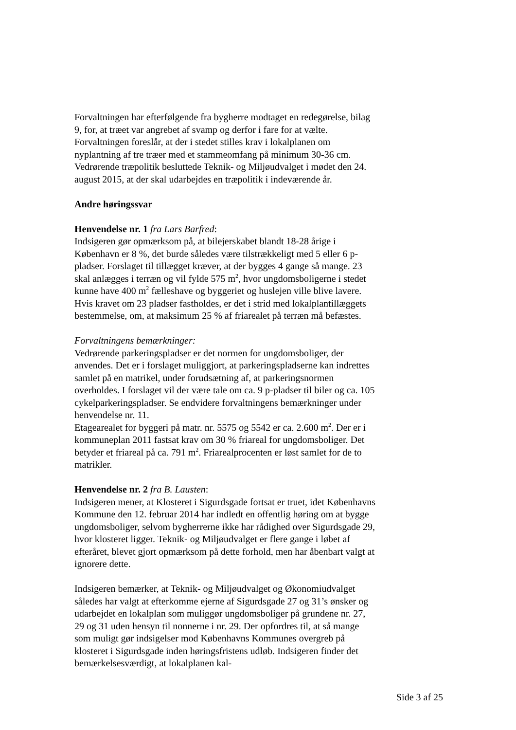Forvaltningen har efterfølgende fra bygherre modtaget en redegørelse, bilag 9, for, at træet var angrebet af svamp og derfor i fare for at vælte. Forvaltningen foreslår, at der i stedet stilles krav i lokalplanen om nyplantning af tre træer med et stammeomfang på minimum 30-36 cm. Vedrørende træpolitik besluttede Teknik- og Miljøudvalget i mødet den 24. august 2015, at der skal udarbejdes en træpolitik i indeværende år.
Andre høringssvar
Henvendelse nr. 1 fra Lars Barfred:
Indsigeren gør opmærksom på, at bilejerskabet blandt 18-28 årige i København er 8 %, det burde således være tilstrækkeligt med 5 eller 6 p-pladser. Forslaget til tillægget kræver, at der bygges 4 gange så mange. 23 skal anlægges i terræn og vil fylde 575 m<sup>2</sup>, hvor ungdomsboligerne i stedet kunne have 400 m<sup>2</sup> fælleshave og byggeriet og huslejen ville blive lavere.
Hvis kravet om 23 pladser fastholdes, er det i strid med lokalplantillæggets bestemmelse, om, at maksimum 25 % af friarealet på terræn må befæstes.
Forvaltningens bemærkninger:
Vedrørende parkeringspladser er det normen for ungdomsboliger, der anvendes. Det er i forslaget muliggjort, at parkeringspladserne kan indrettes samlet på en matrikel, under forudsætning af, at parkeringsnormen overholdes. I forslaget vil der være tale om ca. 9 p-pladser til biler og ca. 105 cykelparkeringspladser. Se endvidere forvaltningens bemærkninger under henvendelse nr. 11.
Etagearealet for byggeri på matr. nr. 5575 og 5542 er ca. 2.600 m<sup>2</sup>. Der er i kommuneplan 2011 fastsat krav om 30 % friareal for ungdomsboliger. Det betyder et friareal på ca. 791 m<sup>2</sup>. Friarealprocenten er løst samlet for de to matrikler.
Henvendelse nr. 2 fra B. Lausten:
Indsigeren mener, at Klosteret i Sigurdsgade fortsat er truet, idet Københavns Kommune den 12. februar 2014 har indledt en offentlig høring om at bygge ungdomsboliger, selvom bygherrerne ikke har rådighed over Sigurdsgade 29, hvor klosteret ligger. Teknik- og Miljøudvalget er flere gange i løbet af efteråret, blevet gjort opmærksom på dette forhold, men har åbenbart valgt at ignorere dette.
Indsigeren bemærker, at Teknik- og Miljøudvalget og Økonomiudvalget således har valgt at efterkomme ejerne af Sigurdsgade 27 og 31’s ønsker og udarbejdet en lokalplan som muliggør ungdomsboliger på grundene nr. 27, 29 og 31 uden hensyn til nonnerne i nr. 29. Der opfordres til, at så mange som muligt gør indsigelser mod Københavns Kommunes overgreb på klosteret i Sigurdsgade inden høringsfristens udløb. Indsigeren finder det bemærkelsesværdigt, at lokalplanen kal-
Side 3 af 25